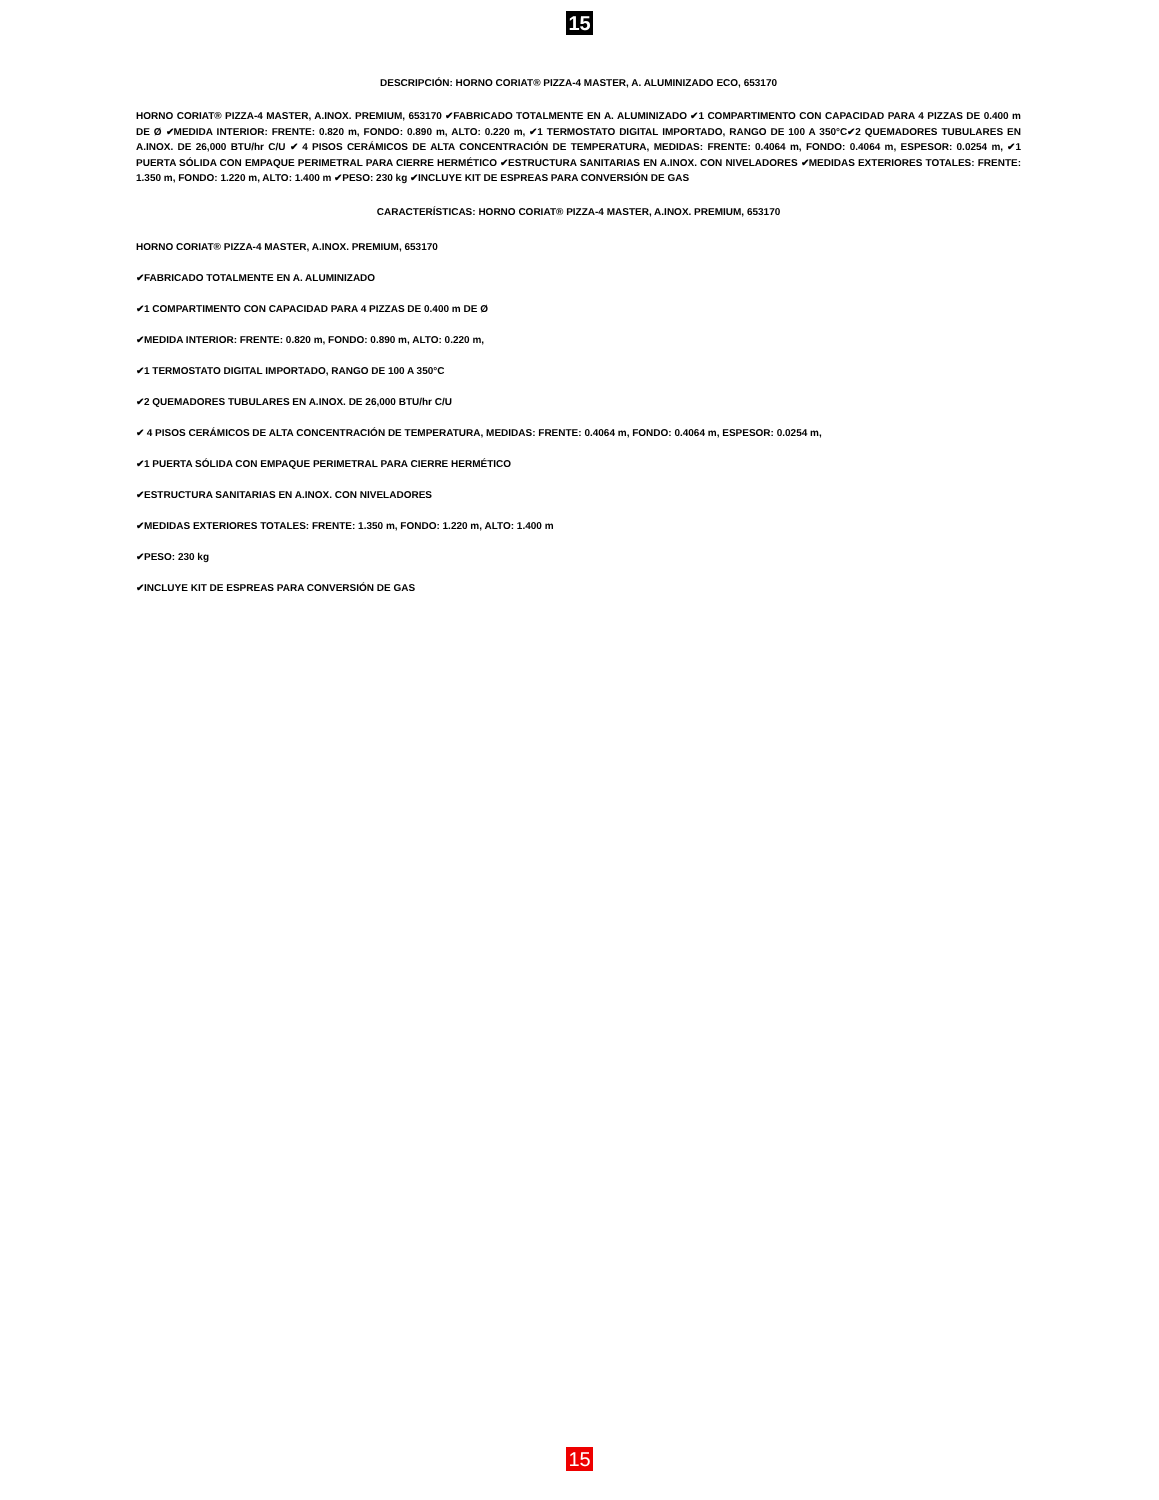15
DESCRIPCIÓN: HORNO CORIAT® PIZZA-4 MASTER, A. ALUMINIZADO ECO, 653170
HORNO CORIAT® PIZZA-4 MASTER, A.INOX. PREMIUM, 653170 ✔FABRICADO TOTALMENTE EN A. ALUMINIZADO ✔1 COMPARTIMENTO CON CAPACIDAD PARA 4 PIZZAS DE 0.400 m DE Ø ✔MEDIDA INTERIOR: FRENTE: 0.820 m, FONDO: 0.890 m, ALTO: 0.220 m, ✔1 TERMOSTATO DIGITAL IMPORTADO, RANGO DE 100 A 350°C✔2 QUEMADORES TUBULARES EN A.INOX. DE 26,000 BTU/hr C/U ✔ 4 PISOS CERÁMICOS DE ALTA CONCENTRACIÓN DE TEMPERATURA, MEDIDAS: FRENTE: 0.4064 m, FONDO: 0.4064 m, ESPESOR: 0.0254 m, ✔1 PUERTA SÓLIDA CON EMPAQUE PERIMETRAL PARA CIERRE HERMÉTICO ✔ESTRUCTURA SANITARIAS EN A.INOX. CON NIVELADORES ✔MEDIDAS EXTERIORES TOTALES: FRENTE: 1.350 m, FONDO: 1.220 m, ALTO: 1.400 m ✔PESO: 230 kg ✔INCLUYE KIT DE ESPREAS PARA CONVERSIÓN DE GAS
CARACTERÍSTICAS: HORNO CORIAT® PIZZA-4 MASTER, A.INOX. PREMIUM, 653170
HORNO CORIAT® PIZZA-4 MASTER, A.INOX. PREMIUM, 653170
✔FABRICADO TOTALMENTE EN A. ALUMINIZADO
✔1 COMPARTIMENTO CON CAPACIDAD PARA 4 PIZZAS DE 0.400 m DE Ø
✔MEDIDA INTERIOR: FRENTE: 0.820 m, FONDO: 0.890 m, ALTO: 0.220 m,
✔1 TERMOSTATO DIGITAL IMPORTADO, RANGO DE 100 A 350°C
✔2 QUEMADORES TUBULARES EN A.INOX. DE 26,000 BTU/hr C/U
✔ 4 PISOS CERÁMICOS DE ALTA CONCENTRACIÓN DE TEMPERATURA, MEDIDAS: FRENTE: 0.4064 m, FONDO: 0.4064 m, ESPESOR: 0.0254 m,
✔1 PUERTA SÓLIDA CON EMPAQUE PERIMETRAL PARA CIERRE HERMÉTICO
✔ESTRUCTURA SANITARIAS EN A.INOX. CON NIVELADORES
✔MEDIDAS EXTERIORES TOTALES: FRENTE: 1.350 m, FONDO: 1.220 m, ALTO: 1.400 m
✔PESO: 230 kg
✔INCLUYE KIT DE ESPREAS PARA CONVERSIÓN DE GAS
15